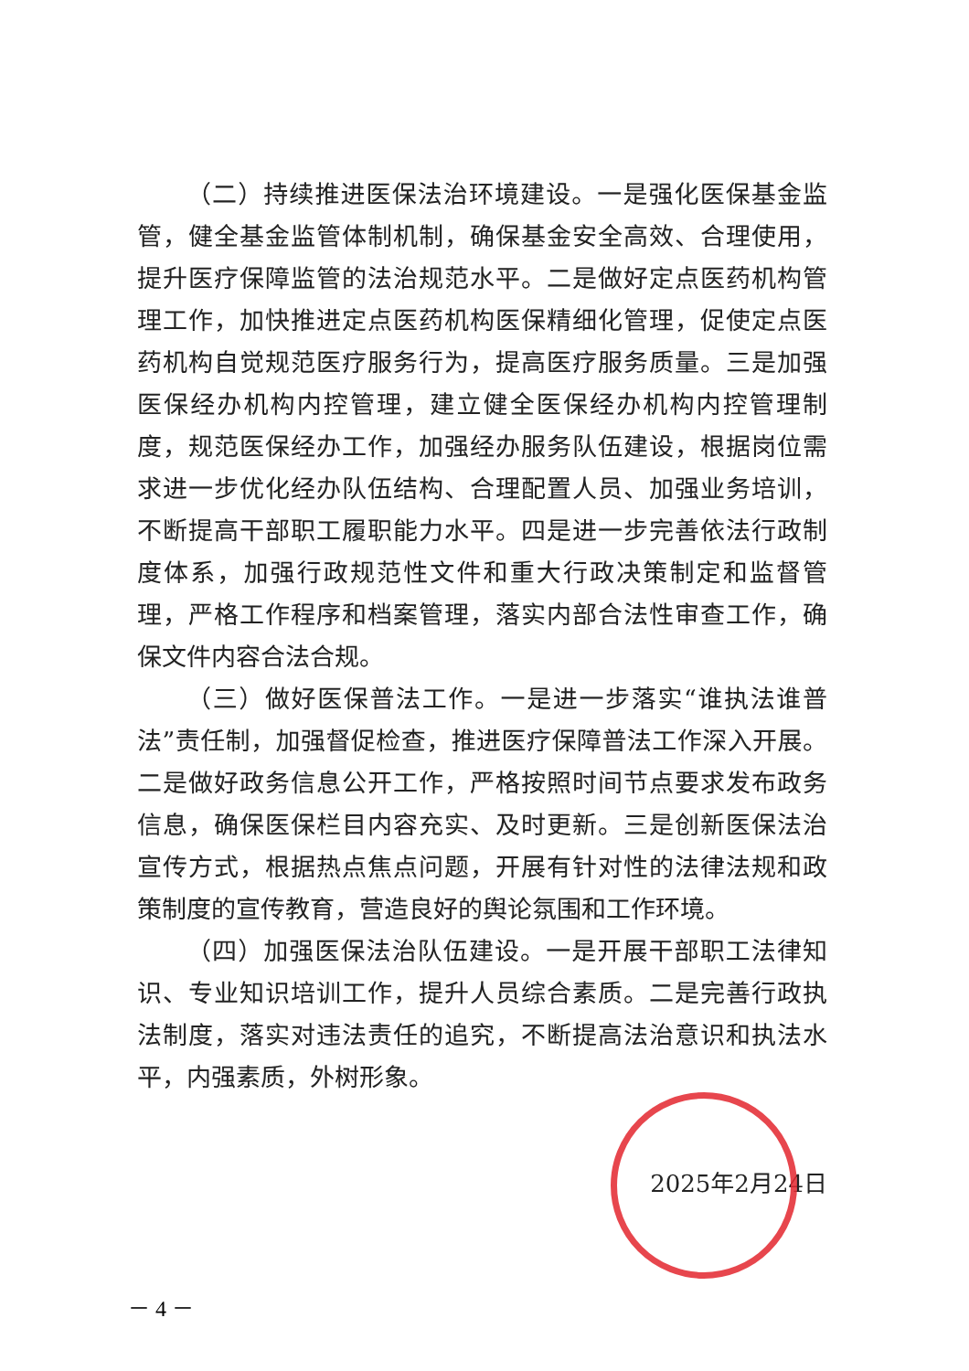（二）持续推进医保法治环境建设。一是强化医保基金监管，健全基金监管体制机制，确保基金安全高效、合理使用，提升医疗保障监管的法治规范水平。二是做好定点医药机构管理工作，加快推进定点医药机构医保精细化管理，促使定点医药机构自觉规范医疗服务行为，提高医疗服务质量。三是加强医保经办机构内控管理，建立健全医保经办机构内控管理制度，规范医保经办工作，加强经办服务队伍建设，根据岗位需求进一步优化经办队伍结构、合理配置人员、加强业务培训，不断提高干部职工履职能力水平。四是进一步完善依法行政制度体系，加强行政规范性文件和重大行政决策制定和监督管理，严格工作程序和档案管理，落实内部合法性审查工作，确保文件内容合法合规。
（三）做好医保普法工作。一是进一步落实“谁执法谁普法”责任制，加强督促检查，推进医疗保障普法工作深入开展。二是做好政务信息公开工作，严格按照时间节点要求发布政务信息，确保医保栏目内容充实、及时更新。三是创新医保法治宣传方式，根据热点焦点问题，开展有针对性的法律法规和政策制度的宣传教育，营造良好的舆论氛围和工作环境。
（四）加强医保法治队伍建设。一是开展干部职工法律知识、专业知识培训工作，提升人员综合素质。二是完善行政执法制度，落实对违法责任的追究，不断提高法治意识和执法水平，内强素质，外树形象。
2025年2月24日
－ 4 －